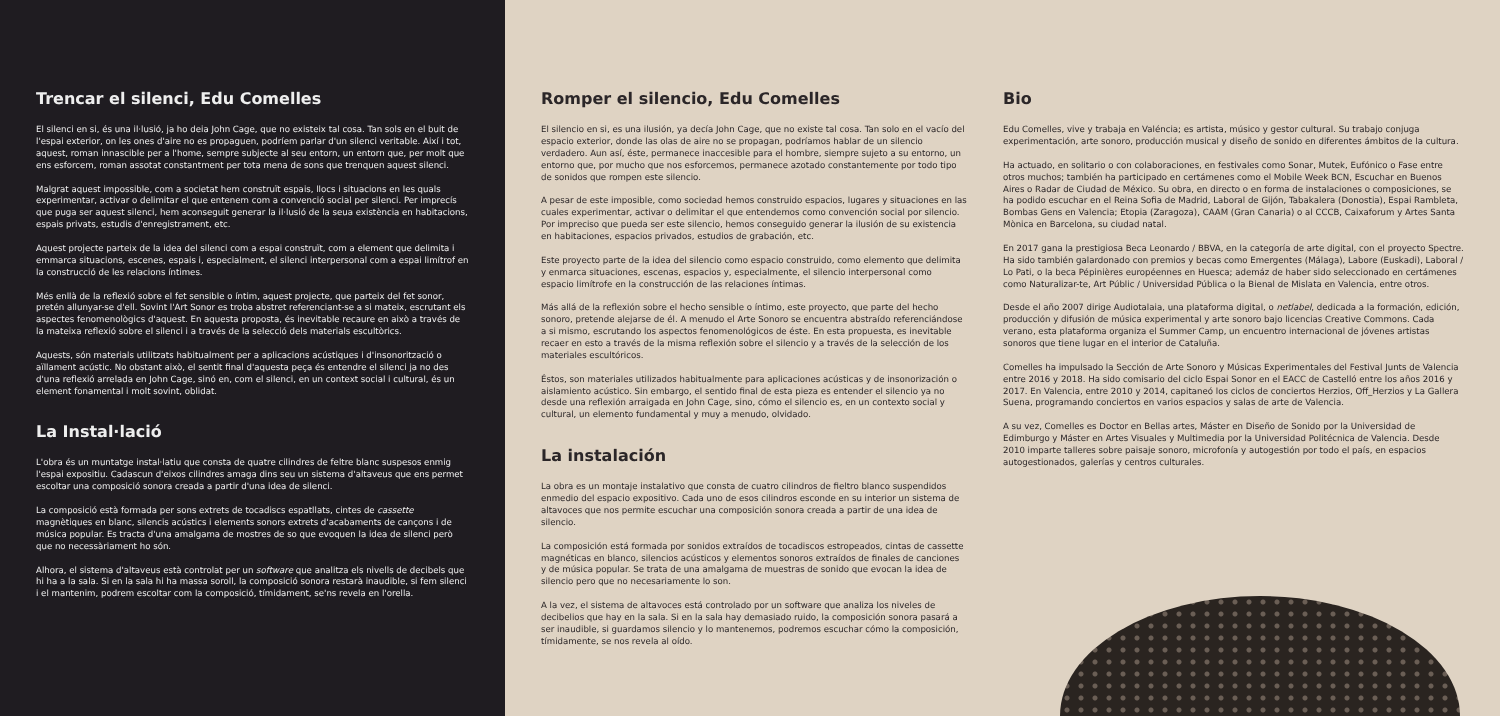Trencar el silenci, Edu Comelles
El silenci en si, és una il·lusió, ja ho deia John Cage, que no existeix tal cosa. Tan sols en el buit de l'espai exterior, on les ones d'aire no es propaguen, podríem parlar d'un silenci veritable. Així i tot, aquest, roman innascible per a l'home, sempre subjecte al seu entorn, un entorn que, per molt que ens esforcem, roman assotat constantment per tota mena de sons que trenquen aquest silenci.
Malgrat aquest impossible, com a societat hem construït espais, llocs i situacions en les quals experimentar, activar o delimitar el que entenem com a convenció social per silenci. Per imprecís que puga ser aquest silenci, hem aconseguit generar la il·lusió de la seua existència en habitacions, espais privats, estudis d'enregistrament, etc.
Aquest projecte parteix de la idea del silenci com a espai construït, com a element que delimita i emmarca situacions, escenes, espais i, especialment, el silenci interpersonal com a espai limítrof en la construcció de les relacions íntimes.
Més enllà de la reflexió sobre el fet sensible o íntim, aquest projecte, que parteix del fet sonor, pretén allunyar-se d'ell. Sovint l'Art Sonor es troba abstret referenciant-se a si mateix, escrutant els aspectes fenomenològics d'aquest. En aquesta proposta, és inevitable recaure en això a través de la mateixa reflexió sobre el silenci i a través de la selecció dels materials escultòrics.
Aquests, són materials utilitzats habitualment per a aplicacions acústiques i d'insonorització o aïllament acústic. No obstant això, el sentit final d'aquesta peça és entendre el silenci ja no des d'una reflexió arrelada en John Cage, sinó en, com el silenci, en un context social i cultural, és un element fonamental i molt sovint, oblidat.
La Instal·lació
L'obra és un muntatge instal·latiu que consta de quatre cilindres de feltre blanc suspesos enmig l'espai expositiu. Cadascun d'eixos cilindres amaga dins seu un sistema d'altaveus que ens permet escoltar una composició sonora creada a partir d'una idea de silenci.
La composició està formada per sons extrets de tocadiscs espatllats, cintes de cassette magnètiques en blanc, silencis acústics i elements sonors extrets d'acabaments de cançons i de música popular. Es tracta d'una amalgama de mostres de so que evoquen la idea de silenci però que no necessàriament ho són.
Alhora, el sistema d'altaveus està controlat per un software que analitza els nivells de decibels que hi ha a la sala. Si en la sala hi ha massa soroll, la composició sonora restarà inaudible, si fem silenci i el mantenim, podrem escoltar com la composició, tímidament, se'ns revela en l'orella.
Romper el silencio, Edu Comelles
El silencio en si, es una ilusión, ya decía John Cage, que no existe tal cosa. Tan solo en el vacío del espacio exterior, donde las olas de aire no se propagan, podríamos hablar de un silencio verdadero. Aun así, éste, permanece inaccesible para el hombre, siempre sujeto a su entorno, un entorno que, por mucho que nos esforcemos, permanece azotado constantemente por todo tipo de sonidos que rompen este silencio.
A pesar de este imposible, como sociedad hemos construido espacios, lugares y situaciones en las cuales experimentar, activar o delimitar el que entendemos como convención social por silencio. Por impreciso que pueda ser este silencio, hemos conseguido generar la ilusión de su existencia en habitaciones, espacios privados, estudios de grabación, etc.
Este proyecto parte de la idea del silencio como espacio construido, como elemento que delimita y enmarca situaciones, escenas, espacios y, especialmente, el silencio interpersonal como espacio limítrofe en la construcción de las relaciones íntimas.
Más allá de la reflexión sobre el hecho sensible o íntimo, este proyecto, que parte del hecho sonoro, pretende alejarse de él. A menudo el Arte Sonoro se encuentra abstraído referenciándose a si mismo, escrutando los aspectos fenomenológicos de éste. En esta propuesta, es inevitable recaer en esto a través de la misma reflexión sobre el silencio y a través de la selección de los materiales escultóricos.
Éstos, son materiales utilizados habitualmente para aplicaciones acústicas y de insonorización o aislamiento acústico. Sin embargo, el sentido final de esta pieza es entender el silencio ya no desde una reflexión arraigada en John Cage, sino, cómo el silencio es, en un contexto social y cultural, un elemento fundamental y muy a menudo, olvidado.
La instalación
La obra es un montaje instalativo que consta de cuatro cilindros de fieltro blanco suspendidos enmedio del espacio expositivo. Cada uno de esos cilindros esconde en su interior un sistema de altavoces que nos permite escuchar una composición sonora creada a partir de una idea de silencio.
La composición está formada por sonidos extraídos de tocadiscos estropeados, cintas de cassette magnéticas en blanco, silencios acústicos y elementos sonoros extraídos de finales de canciones y de música popular. Se trata de una amalgama de muestras de sonido que evocan la idea de silencio pero que no necesariamente lo son.
A la vez, el sistema de altavoces está controlado por un software que analiza los niveles de decibelios que hay en la sala. Si en la sala hay demasiado ruido, la composición sonora pasará a ser inaudible, si guardamos silencio y lo mantenemos, podremos escuchar cómo la composición, tímidamente, se nos revela al oído.
Bio
Edu Comelles, vive y trabaja en Valéncia; es artista, músico y gestor cultural. Su trabajo conjuga experimentación, arte sonoro, producción musical y diseño de sonido en diferentes ámbitos de la cultura.
Ha actuado, en solitario o con colaboraciones, en festivales como Sonar, Mutek, Eufónico o Fase entre otros muchos; también ha participado en certámenes como el Mobile Week BCN, Escuchar en Buenos Aires o Radar de Ciudad de México. Su obra, en directo o en forma de instalaciones o composiciones, se ha podido escuchar en el Reina Sofia de Madrid, Laboral de Gijón, Tabakalera (Donostia), Espai Rambleta, Bombas Gens en Valencia; Etopia (Zaragoza), CAAM (Gran Canaria) o al CCCB, Caixaforum y Artes Santa Mònica en Barcelona, su ciudad natal.
En 2017 gana la prestigiosa Beca Leonardo / BBVA, en la categoría de arte digital, con el proyecto Spectre. Ha sido también galardonado con premios y becas como Emergentes (Málaga), Labore (Euskadi), Laboral / Lo Pati, o la beca Pépinières européennes en Huesca; ademáz de haber sido seleccionado en certámenes como Naturalizar-te, Art Públic / Universidad Pública o la Bienal de Mislata en Valencia, entre otros.
Desde el año 2007 dirige Audiotalaia, una plataforma digital, o netlabel, dedicada a la formación, edición, producción y difusión de música experimental y arte sonoro bajo licencias Creative Commons. Cada verano, esta plataforma organiza el Summer Camp, un encuentro internacional de jóvenes artistas sonoros que tiene lugar en el interior de Cataluña.
Comelles ha impulsado la Sección de Arte Sonoro y Músicas Experimentales del Festival Junts de Valencia entre 2016 y 2018. Ha sido comisario del ciclo Espai Sonor en el EACC de Castelló entre los años 2016 y 2017. En Valencia, entre 2010 y 2014, capitaneó los ciclos de conciertos Herzios, Off_Herzios y La Gallera Suena, programando conciertos en varios espacios y salas de arte de Valencia.
A su vez, Comelles es Doctor en Bellas artes, Máster en Diseño de Sonido por la Universidad de Edimburgo y Máster en Artes Visuales y Multimedia por la Universidad Politécnica de Valencia. Desde 2010 imparte talleres sobre paisaje sonoro, microfonía y autogestión por todo el país, en espacios autogestionados, galerías y centros culturales.